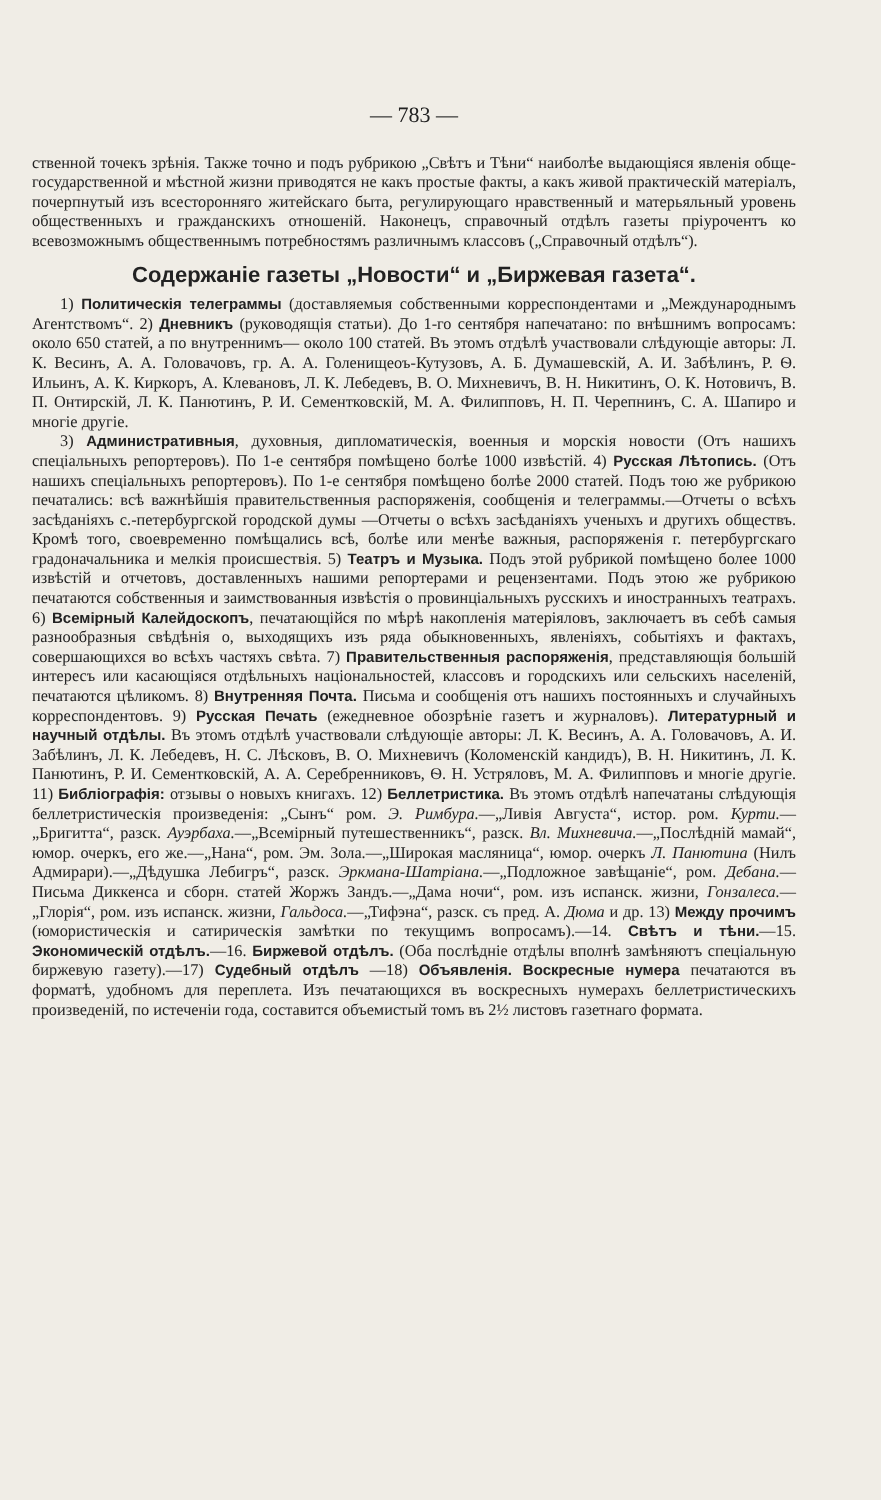— 783 —
ственной точекъ зрѣнія. Также точно и подъ рубрикою „Свѣтъ и Тѣни“ наиболѣе выдающіяся явленія обще-государственной и мѣстной жизни приводятся не какъ простые факты, а какъ живой практическій матеріалъ, почерпнутый изъ всесторонняго житейскаго быта, регулирующаго нравственный и матерьяльный уровень общественныхъ и гражданскихъ отношеній. Наконецъ, справочный отдѣлъ газеты пріурочентъ ко всевозможнымъ общественнымъ потребностямъ различнымъ классовъ („Справочный отдѣлъ“).
Содержаніе газеты „Новости“ и „Биржевая газета“.
1) Политическія телеграммы (доставляемыя собственными корреспондентами и „Международнымъ Агентствомъ“. 2) Дневникъ (руководящія статьи). До 1-го сентября напечатано: по внѣшнимъ вопросамъ: около 650 статей, а по внутреннимъ— около 100 статей. Въ этомъ отдѣлѣ участвовали слѣдующіе авторы: Л. К. Весинъ, А. А. Головачовъ, гр. А. А. Голенищеоъ-Кутузовъ, А. Б. Думашевскій, А. И. Забѣлинъ, Р. Ѳ. Ильинъ, А. К. Киркоръ, А. Клевановъ, Л. К. Лебедевъ, В. О. Михневичъ, В. Н. Никитинъ, О. К. Нотовичъ, В. П. Онтирскій, Л. К. Панютинъ, Р. И. Сементковскій, М. А. Филипповъ, Н. П. Черепнинъ, С. А. Шапиро и многіе другіе.
3) Административныя, духовныя, дипломатическія, военныя и морскія новости (Отъ нашихъ спеціальныхъ репортеровъ). По 1-е сентября помѣщено болѣе 1000 извѣстій. 4) Русская Лѣтопись. (Отъ нашихъ спеціальныхъ репортеровъ). По 1-е сентября помѣщено болѣе 2000 статей. Подъ тою же рубрикою печатались: всѣ важнѣйшія правительственныя распоряженія, сообщенія и телеграммы.—Отчеты о всѣхъ засѣданіяхъ с.-петербургской городской думы —Отчеты о всѣхъ засѣданіяхъ ученыхъ и другихъ обществъ. Кромѣ того, своевременно помѣщались всѣ, болѣе или менѣе важныя, распоряженія г. петербургскаго градоначальника и мелкія происшествія. 5) Театръ и Музыка. Подъ этой рубрикой помѣщено более 1000 извѣстій и отчетовъ, доставленныхъ нашими репортерами и рецензентами. Подъ этою же рубрикою печатаются собственныя и заимствованныя извѣстія о провинціальныхъ русскихъ и иностранныхъ театрахъ. 6) Всемірный Калейдоскопъ, печатающійся по мѣрѣ накопленія матеріяловъ, заключаетъ въ себѣ самыя разнообразныя свѣдѣнія о, выходящихъ изъ ряда обыкновенныхъ, явленіяхъ, событіяхъ и фактахъ, совершающихся во всѣхъ частяхъ свѣта. 7) Правительственныя распоряженія, представляющія большій интересъ или касающіяся отдѣльныхъ національностей, классовъ и городскихъ или сельскихъ населеній, печатаются цѣликомъ. 8) Внутренняя Почта. Письма и сообщенія отъ нашихъ постоянныхъ и случайныхъ корреспондентовъ. 9) Русская Печать (ежедневное обозрѣніе газетъ и журналовъ). Литературный и научный отдѣлы. Въ этомъ отдѣлѣ участвовали слѣдующіе авторы: Л. К. Весинъ, А. А. Головачовъ, А. И. Забѣлинъ, Л. К. Лебедевъ, Н. С. Лѣсковъ, В. О. Михневичъ (Коломенскій кандидъ), В. Н. Никитинъ, Л. К. Панютинъ, Р. И. Сементковскій, А. А. Серебренниковъ, Ѳ. Н. Устряловъ, М. А. Филипповъ и многіе другіе. 11) Библіографія: отзывы о новыхъ книгахъ. 12) Беллетристика. Въ этомъ отдѣлѣ напечатаны слѣдующія беллетристическія произведенія: „Сынъ“ ром. Э. Римбура.—„Ливія Августа“, истор. ром. Курти.—„Бригитта“, разск. Ауэрбаха.—„Всемірный путешественникъ“, разск. Вл. Михневича.—„Послѣдній мамай“, юмор. очеркъ, его же.—„Нана“, ром. Эм. Зола.—„Широкая масляница“, юмор. очеркъ Л. Панютина (Нилъ Адмирари).—„Дѣдушка Лебигръ“, разск. Эркмана-Шатріана.—„Подложное завѣщаніе“, ром. Дебана.—Письма Диккенса и сборн. статей Жоржъ Зандъ.—„Дама ночи“, ром. изъ испанск. жизни, Гонзалеса.—„Глорія“, ром. изъ испанск. жизни, Гальдоса.—„Тифэна“, разск. съ пред. А. Дюма и др. 13) Между прочимъ (юмористическія и сатирическія замѣтки по текущимъ вопросамъ).—14. Свѣтъ и тѣни.—15. Экономическій отдѣлъ.—16. Биржевой отдѣлъ. (Оба послѣдніе отдѣлы вполнѣ замѣняютъ спеціальную биржевую газету).—17) Судебный отдѣлъ —18) Объявленія. Воскресные нумера печатаются въ форматѣ, удобномъ для переплета. Изъ печатающихся въ воскресныхъ нумерахъ беллетристическихъ произведеній, по истеченіи года, составится объемистый томъ въ 2½ листовъ газетнаго формата.